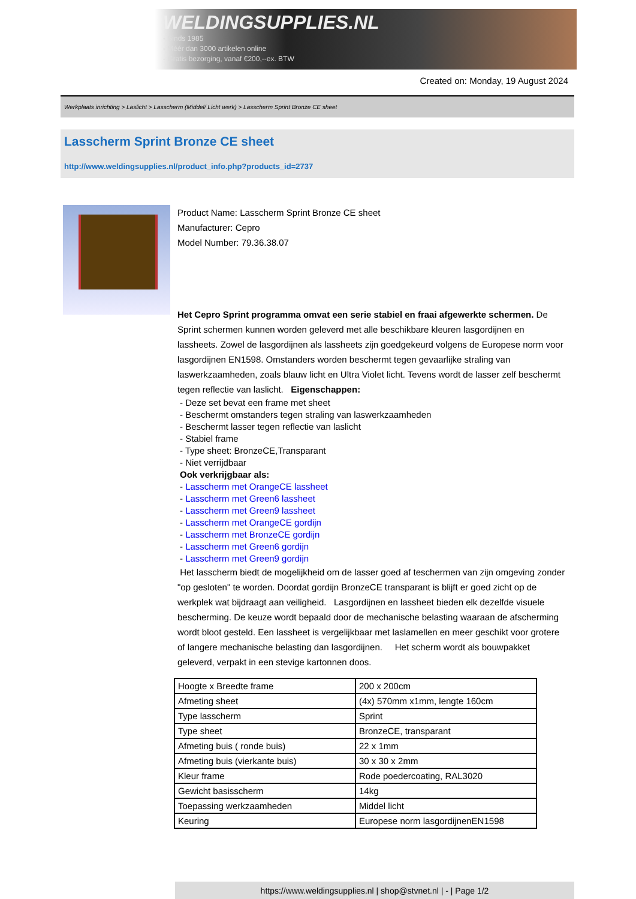WELDINGSUPPLIES.NL
- Sinds 1985
- Méér dan 3000 artikelen online
- Gratis bezorging, vanaf €200,--ex. BTW
Created on: Monday, 19 August 2024
Werkplaats inrichting > Laslicht > Lasscherm (Middel/ Licht werk) > Lasscherm Sprint Bronze CE sheet
Lasscherm Sprint Bronze CE sheet
http://www.weldingsupplies.nl/product_info.php?products_id=2737
Product Name: Lasscherm Sprint Bronze CE sheet
Manufacturer: Cepro
Model Number: 79.36.38.07
Het Cepro Sprint programma omvat een serie stabiel en fraai afgewerkte schermen. De Sprint schermen kunnen worden geleverd met alle beschikbare kleuren lasgordijnen en lassheets. Zowel de lasgordijnen als lassheets zijn goedgekeurd volgens de Europese norm voor lasgordijnen EN1598. Omstanders worden beschermt tegen gevaarlijke straling van laswerkzaamheden, zoals blauw licht en Ultra Violet licht. Tevens wordt de lasser zelf beschermt tegen reflectie van laslicht. Eigenschappen:
- Deze set bevat een frame met sheet
- Beschermt omstanders tegen straling van laswerkzaamheden
- Beschermt lasser tegen reflectie van laslicht
- Stabiel frame
- Type sheet: BronzeCE,Transparant
- Niet verrijdbaar
Ook verkrijgbaar als:
- Lasscherm met OrangeCE lassheet
- Lasscherm met Green6 lassheet
- Lasscherm met Green9 lassheet
- Lasscherm met OrangeCE gordijn
- Lasscherm met BronzeCE gordijn
- Lasscherm met Green6 gordijn
- Lasscherm met Green9 gordijn
Het lasscherm biedt de mogelijkheid om de lasser goed af teschermen van zijn omgeving zonder "op gesloten" te worden. Doordat gordijn BronzeCE transparant is blijft er goed zicht op de werkplek wat bijdraagt aan veiligheid. Lasgordijnen en lassheet bieden elk dezelfde visuele bescherming. De keuze wordt bepaald door de mechanische belasting waaraan de afscherming wordt bloot gesteld. Een lassheet is vergelijkbaar met laslamellen en meer geschikt voor grotere of langere mechanische belasting dan lasgordijnen. Het scherm wordt als bouwpakket geleverd, verpakt in een stevige kartonnen doos.
| Hoogte x Breedte frame | 200 x 200cm |
| Afmeting sheet | (4x) 570mm x1mm, lengte 160cm |
| Type lasscherm | Sprint |
| Type sheet | BronzeCE, transparant |
| Afmeting buis ( ronde buis) | 22 x 1mm |
| Afmeting buis (vierkante buis) | 30 x 30 x 2mm |
| Kleur frame | Rode poedercoating, RAL3020 |
| Gewicht basisscherm | 14kg |
| Toepassing werkzaamheden | Middel licht |
| Keuring | Europese norm lasgordijnenEN1598 |
https://www.weldingsupplies.nl | shop@stvnet.nl | - | Page 1/2